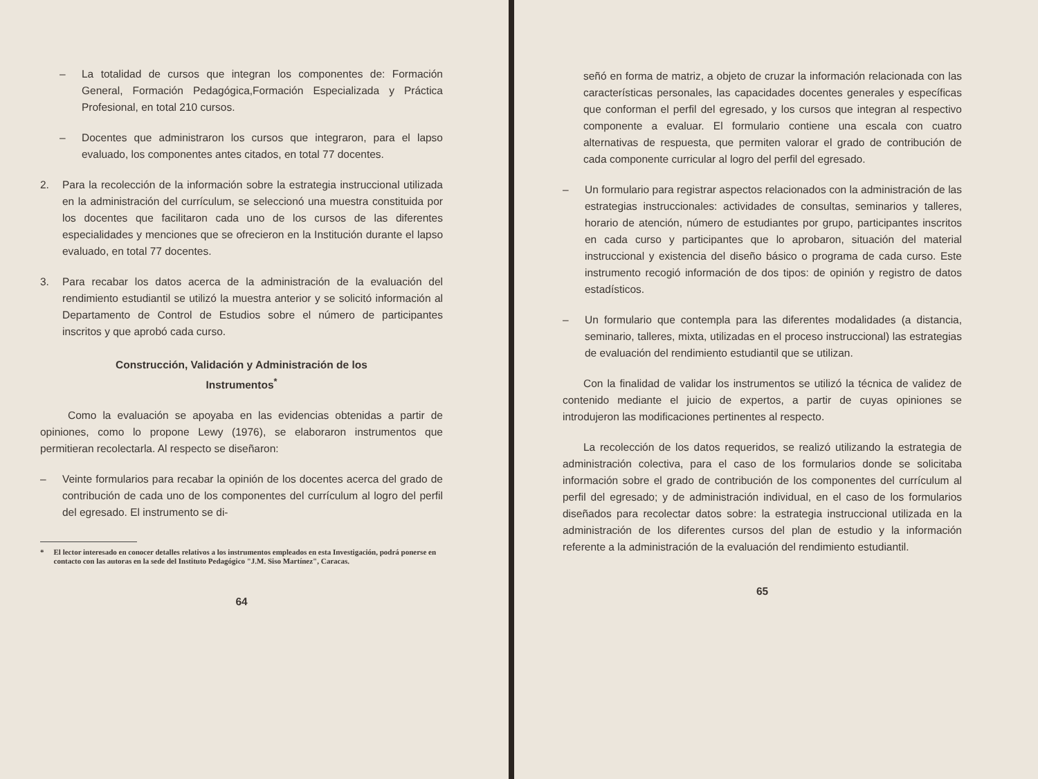– La totalidad de cursos que integran los componentes de: Formación General, Formación Pedagógica,Formación Especializada y Práctica Profesional, en total 210 cursos.
– Docentes que administraron los cursos que integraron, para el lapso evaluado, los componentes antes citados, en total 77 docentes.
2. Para la recolección de la información sobre la estrategia instruccional utilizada en la administración del currículum, se seleccionó una muestra constituida por los docentes que facilitaron cada uno de los cursos de las diferentes especialidades y menciones que se ofrecieron en la Institución durante el lapso evaluado, en total 77 docentes.
3. Para recabar los datos acerca de la administración de la evaluación del rendimiento estudiantil se utilizó la muestra anterior y se solicitó información al Departamento de Control de Estudios sobre el número de participantes inscritos y que aprobó cada curso.
Construcción, Validación y Administración de los
Instrumentos<sup>*</sup>
Como la evaluación se apoyaba en las evidencias obtenidas a partir de opiniones, como lo propone Lewy (1976), se elaboraron instrumentos que permitieran recolectarla. Al respecto se diseñaron:
– Veinte formularios para recabar la opinión de los docentes acerca del grado de contribución de cada uno de los componentes del currículum al logro del perfil del egresado. El instrumento se di-
* El lector interesado en conocer detalles relativos a los instrumentos empleados en esta Investigación, podrá ponerse en contacto con las autoras en la sede del Instituto Pedagógico "J.M. Siso Martínez", Caracas.
64
señó en forma de matriz, a objeto de cruzar la información relacionada con las características personales, las capacidades docentes generales y específicas que conforman el perfil del egresado, y los cursos que integran al respectivo componente a evaluar. El formulario contiene una escala con cuatro alternativas de respuesta, que permiten valorar el grado de contribución de cada componente curricular al logro del perfil del egresado.
– Un formulario para registrar aspectos relacionados con la administración de las estrategias instruccionales: actividades de consultas, seminarios y talleres, horario de atención, número de estudiantes por grupo, participantes inscritos en cada curso y participantes que lo aprobaron, situación del material instruccional y existencia del diseño básico o programa de cada curso. Este instrumento recogió información de dos tipos: de opinión y registro de datos estadísticos.
– Un formulario que contempla para las diferentes modalidades (a distancia, seminario, talleres, mixta, utilizadas en el proceso instruccional) las estrategias de evaluación del rendimiento estudiantil que se utilizan.
Con la finalidad de validar los instrumentos se utilizó la técnica de validez de contenido mediante el juicio de expertos, a partir de cuyas opiniones se introdujeron las modificaciones pertinentes al respecto.
La recolección de los datos requeridos, se realizó utilizando la estrategia de administración colectiva, para el caso de los formularios donde se solicitaba información sobre el grado de contribución de los componentes del currículum al perfil del egresado; y de administración individual, en el caso de los formularios diseñados para recolectar datos sobre: la estrategia instruccional utilizada en la administración de los diferentes cursos del plan de estudio y la información referente a la administración de la evaluación del rendimiento estudiantil.
65